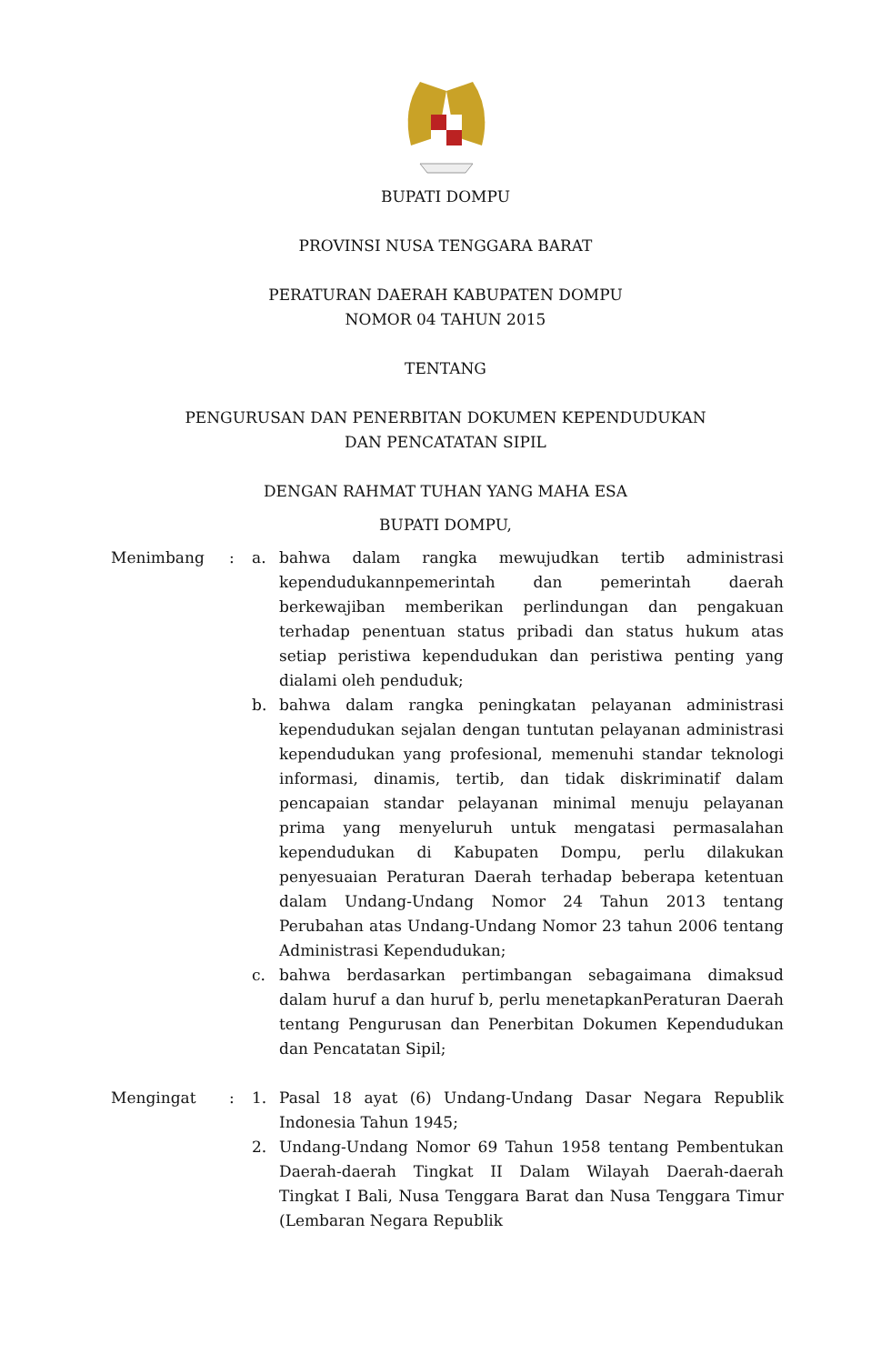BUPATI DOMPU
PROVINSI NUSA TENGGARA BARAT
PERATURAN DAERAH KABUPATEN DOMPU
NOMOR 04 TAHUN 2015
TENTANG
PENGURUSAN DAN PENERBITAN DOKUMEN KEPENDUDUKAN
DAN PENCATATAN SIPIL
DENGAN RAHMAT TUHAN YANG MAHA ESA
BUPATI DOMPU,
Menimbang : a. bahwa dalam rangka mewujudkan tertib administrasi kependudukannpemerintah dan pemerintah daerah berkewajiban memberikan perlindungan dan pengakuan terhadap penentuan status pribadi dan status hukum atas setiap peristiwa kependudukan dan peristiwa penting yang dialami oleh penduduk;
b. bahwa dalam rangka peningkatan pelayanan administrasi kependudukan sejalan dengan tuntutan pelayanan administrasi kependudukan yang profesional, memenuhi standar teknologi informasi, dinamis, tertib, dan tidak diskriminatif dalam pencapaian standar pelayanan minimal menuju pelayanan prima yang menyeluruh untuk mengatasi permasalahan kependudukan di Kabupaten Dompu, perlu dilakukan penyesuaian Peraturan Daerah terhadap beberapa ketentuan dalam Undang-Undang Nomor 24 Tahun 2013 tentang Perubahan atas Undang-Undang Nomor 23 tahun 2006 tentang Administrasi Kependudukan;
c. bahwa berdasarkan pertimbangan sebagaimana dimaksud dalam huruf a dan huruf b, perlu menetapkanPeraturan Daerah tentang Pengurusan dan Penerbitan Dokumen Kependudukan dan Pencatatan Sipil;
Mengingat : 1. Pasal 18 ayat (6) Undang-Undang Dasar Negara Republik Indonesia Tahun 1945;
2. Undang-Undang Nomor 69 Tahun 1958 tentang Pembentukan Daerah-daerah Tingkat II Dalam Wilayah Daerah-daerah Tingkat I Bali, Nusa Tenggara Barat dan Nusa Tenggara Timur (Lembaran Negara Republik